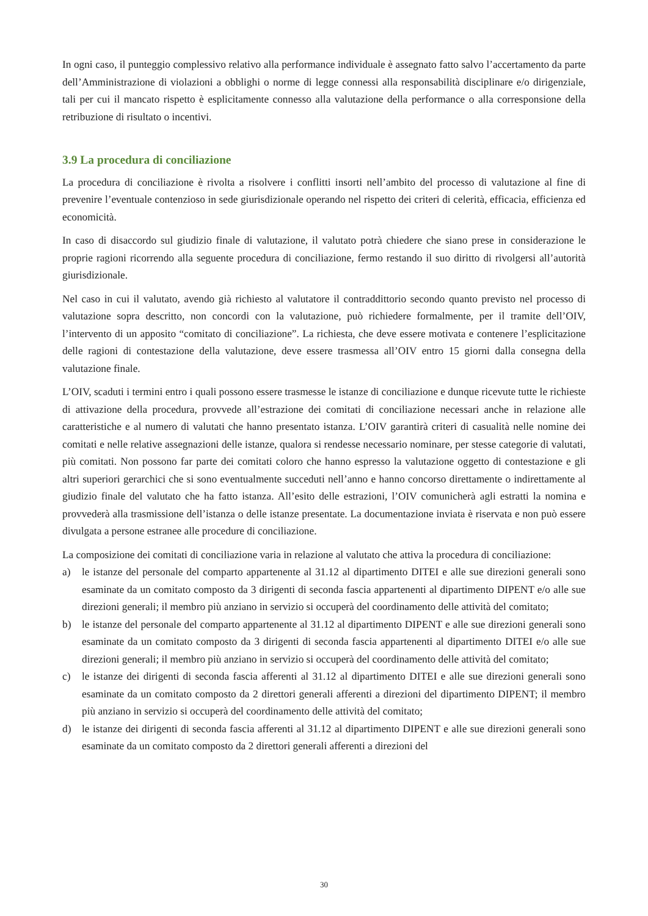In ogni caso, il punteggio complessivo relativo alla performance individuale è assegnato fatto salvo l’accertamento da parte dell’Amministrazione di violazioni a obblighi o norme di legge connessi alla responsabilità disciplinare e/o dirigenziale, tali per cui il mancato rispetto è esplicitamente connesso alla valutazione della performance o alla corresponsione della retribuzione di risultato o incentivi.
3.9 La procedura di conciliazione
La procedura di conciliazione è rivolta a risolvere i conflitti insorti nell’ambito del processo di valutazione al fine di prevenire l’eventuale contenzioso in sede giurisdizionale operando nel rispetto dei criteri di celerità, efficacia, efficienza ed economicità.
In caso di disaccordo sul giudizio finale di valutazione, il valutato potrà chiedere che siano prese in considerazione le proprie ragioni ricorrendo alla seguente procedura di conciliazione, fermo restando il suo diritto di rivolgersi all’autorità giurisdizionale.
Nel caso in cui il valutato, avendo già richiesto al valutatore il contraddittorio secondo quanto previsto nel processo di valutazione sopra descritto, non concordi con la valutazione, può richiedere formalmente, per il tramite dell’OIV, l’intervento di un apposito “comitato di conciliazione”. La richiesta, che deve essere motivata e contenere l’esplicitazione delle ragioni di contestazione della valutazione, deve essere trasmessa all’OIV entro 15 giorni dalla consegna della valutazione finale.
L’OIV, scaduti i termini entro i quali possono essere trasmesse le istanze di conciliazione e dunque ricevute tutte le richieste di attivazione della procedura, provvede all’estrazione dei comitati di conciliazione necessari anche in relazione alle caratteristiche e al numero di valutati che hanno presentato istanza. L’OIV garantirà criteri di casualità nelle nomine dei comitati e nelle relative assegnazioni delle istanze, qualora si rendesse necessario nominare, per stesse categorie di valutati, più comitati. Non possono far parte dei comitati coloro che hanno espresso la valutazione oggetto di contestazione e gli altri superiori gerarchici che si sono eventualmente succeduti nell’anno e hanno concorso direttamente o indirettamente al giudizio finale del valutato che ha fatto istanza. All’esito delle estrazioni, l’OIV comunicherà agli estratti la nomina e provvederà alla trasmissione dell’istanza o delle istanze presentate. La documentazione inviata è riservata e non può essere divulgata a persone estranee alle procedure di conciliazione.
La composizione dei comitati di conciliazione varia in relazione al valutato che attiva la procedura di conciliazione:
a) le istanze del personale del comparto appartenente al 31.12 al dipartimento DITEI e alle sue direzioni generali sono esaminate da un comitato composto da 3 dirigenti di seconda fascia appartenenti al dipartimento DIPENT e/o alle sue direzioni generali; il membro più anziano in servizio si occuperà del coordinamento delle attività del comitato;
b) le istanze del personale del comparto appartenente al 31.12 al dipartimento DIPENT e alle sue direzioni generali sono esaminate da un comitato composto da 3 dirigenti di seconda fascia appartenenti al dipartimento DITEI e/o alle sue direzioni generali; il membro più anziano in servizio si occuperà del coordinamento delle attività del comitato;
c) le istanze dei dirigenti di seconda fascia afferenti al 31.12 al dipartimento DITEI e alle sue direzioni generali sono esaminate da un comitato composto da 2 direttori generali afferenti a direzioni del dipartimento DIPENT; il membro più anziano in servizio si occuperà del coordinamento delle attività del comitato;
d) le istanze dei dirigenti di seconda fascia afferenti al 31.12 al dipartimento DIPENT e alle sue direzioni generali sono esaminate da un comitato composto da 2 direttori generali afferenti a direzioni del
30